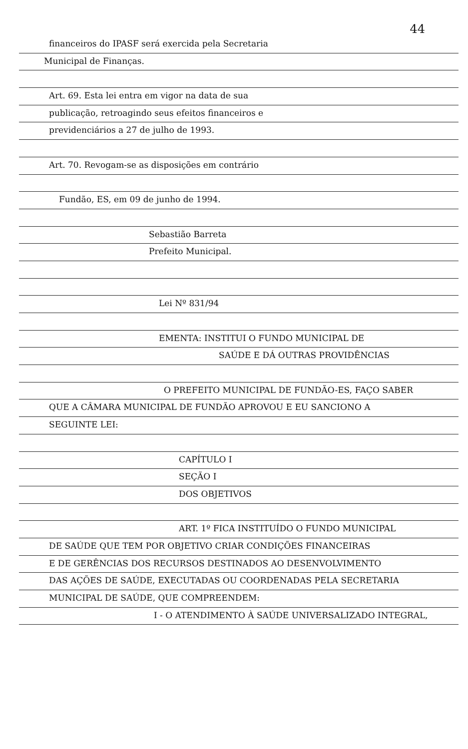44
financeiros do IPASF será exercida pela Secretaria
Municipal de Finanças.
Art. 69. Esta lei entra em vigor na data de sua
publicação, retroagindo seus efeitos financeiros e
previdenciários a 27 de julho de 1993.
Art. 70. Revogam-se as disposições em contrário
Fundão, ES, em 09 de junho de 1994.
Sebastião Barreta
Prefeito Municipal.
Lei Nº 831/94
EMENTA: INSTITUI O FUNDO MUNICIPAL DE
SAÚDE E DÁ OUTRAS PROVIDÊNCIAS
O PREFEITO MUNICIPAL DE FUNDÃO-ES, FAÇO SABER
QUE A CÂMARA MUNICIPAL DE FUNDÃO APROVOU E EU SANCIONO A
SEGUINTE LEI:
CAPÍTULO I
SEÇÃO I
DOS OBJETIVOS
ART. 1º FICA INSTITUÍDO O FUNDO MUNICIPAL
DE SAÚDE QUE TEM POR OBJETIVO CRIAR CONDIÇÕES FINANCEIRAS
E DE GERÊNCIAS DOS RECURSOS DESTINADOS AO DESENVOLVIMENTO
DAS AÇÕES DE SAÚDE, EXECUTADAS OU COORDENADAS PELA SECRETARIA
MUNICIPAL DE SAÚDE, QUE COMPREENDEM:
I - O ATENDIMENTO À SAÚDE UNIVERSALIZADO INTEGRAL,